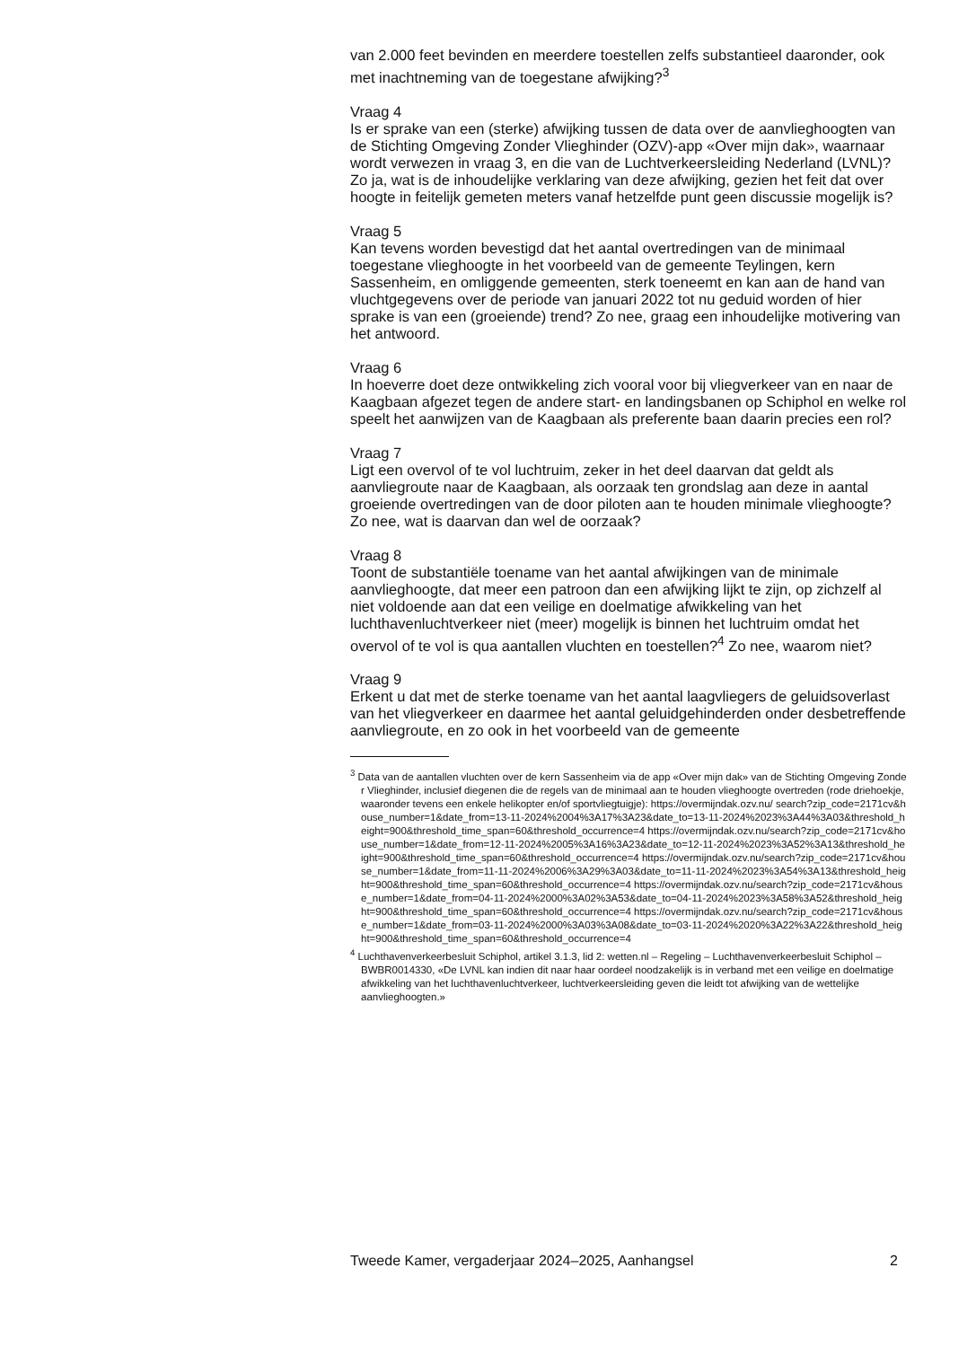van 2.000 feet bevinden en meerdere toestellen zelfs substantieel daaronder, ook met inachtneming van de toegestane afwijking?<sup>3</sup>
Vraag 4
Is er sprake van een (sterke) afwijking tussen de data over de aanvlieghoogten van de Stichting Omgeving Zonder Vlieghinder (OZV)-app «Over mijn dak», waarnaar wordt verwezen in vraag 3, en die van de Luchtverkeersleiding Nederland (LVNL)? Zo ja, wat is de inhoudelijke verklaring van deze afwijking, gezien het feit dat over hoogte in feitelijk gemeten meters vanaf hetzelfde punt geen discussie mogelijk is?
Vraag 5
Kan tevens worden bevestigd dat het aantal overtredingen van de minimaal toegestane vlieghoogte in het voorbeeld van de gemeente Teylingen, kern Sassenheim, en omliggende gemeenten, sterk toeneemt en kan aan de hand van vluchtgegevens over de periode van januari 2022 tot nu geduid worden of hier sprake is van een (groeiende) trend? Zo nee, graag een inhoudelijke motivering van het antwoord.
Vraag 6
In hoeverre doet deze ontwikkeling zich vooral voor bij vliegverkeer van en naar de Kaagbaan afgezet tegen de andere start- en landingsbanen op Schiphol en welke rol speelt het aanwijzen van de Kaagbaan als preferente baan daarin precies een rol?
Vraag 7
Ligt een overvol of te vol luchtruim, zeker in het deel daarvan dat geldt als aanvliegroute naar de Kaagbaan, als oorzaak ten grondslag aan deze in aantal groeiende overtredingen van de door piloten aan te houden minimale vlieghoogte? Zo nee, wat is daarvan dan wel de oorzaak?
Vraag 8
Toont de substantiële toename van het aantal afwijkingen van de minimale aanvlieghoogte, dat meer een patroon dan een afwijking lijkt te zijn, op zichzelf al niet voldoende aan dat een veilige en doelmatige afwikkeling van het luchthavenluchtverkeer niet (meer) mogelijk is binnen het luchtruim omdat het overvol of te vol is qua aantallen vluchten en toestellen?<sup>4</sup> Zo nee, waarom niet?
Vraag 9
Erkent u dat met de sterke toename van het aantal laagvliegers de geluidsoverlast van het vliegverkeer en daarmee het aantal geluidgehinderden onder desbetreffende aanvliegroute, en zo ook in het voorbeeld van de gemeente
<sup>3</sup> Data van de aantallen vluchten over de kern Sassenheim via de app «Over mijn dak» van de Stichting Omgeving Zonder Vlieghinder, inclusief diegenen die de regels van de minimaal aan te houden vlieghoogte overtreden (rode driehoekje, waaronder tevens een enkele helikopter en/of sportvliegtuigje): https://overmijndak.ozv.nu/ search?zip_code=2171cv&house_number=1&date_from=13-11-2024%2004%3A17%3A23&date_to=13-11-2024%2023%3A44%3A03&threshold_height=900&threshold_time_span=60&threshold_occurrence=4 https://overmijndak.ozv.nu/search?zip_code=2171cv&house_number=1&date_from=12-11-2024%2005%3A16%3A23&date_to=12-11-2024%2023%3A52%3A13&threshold_height=900&threshold_time_span=60&threshold_occurrence=4 https://overmijndak.ozv.nu/search?zip_code=2171cv&house_number=1&date_from=11-11-2024%2006%3A29%3A03&date_to=11-11-2024%2023%3A54%3A13&threshold_height=900&threshold_time_span=60&threshold_occurrence=4 https://overmijndak.ozv.nu/search?zip_code=2171cv&house_number=1&date_from=04-11-2024%2000%3A02%3A53&date_to=04-11-2024%2023%3A58%3A52&threshold_height=900&threshold_time_span=60&threshold_occurrence=4 https://overmijndak.ozv.nu/search?zip_code=2171cv&house_number=1&date_from=03-11-2024%2000%3A03%3A08&date_to=03-11-2024%2020%3A22%3A22&threshold_height=900&threshold_time_span=60&threshold_occurrence=4
<sup>4</sup> Luchthavenverkeerbesluit Schiphol, artikel 3.1.3, lid 2: wetten.nl – Regeling – Luchthavenverkeerbesluit Schiphol – BWBR0014330, «De LVNL kan indien dit naar haar oordeel noodzakelijk is in verband met een veilige en doelmatige afwikkeling van het luchthavenluchtverkeer, luchtverkeersleiding geven die leidt tot afwijking van de wettelijke aanvlieghoogten.»
Tweede Kamer, vergaderjaar 2024–2025, Aanhangsel 2